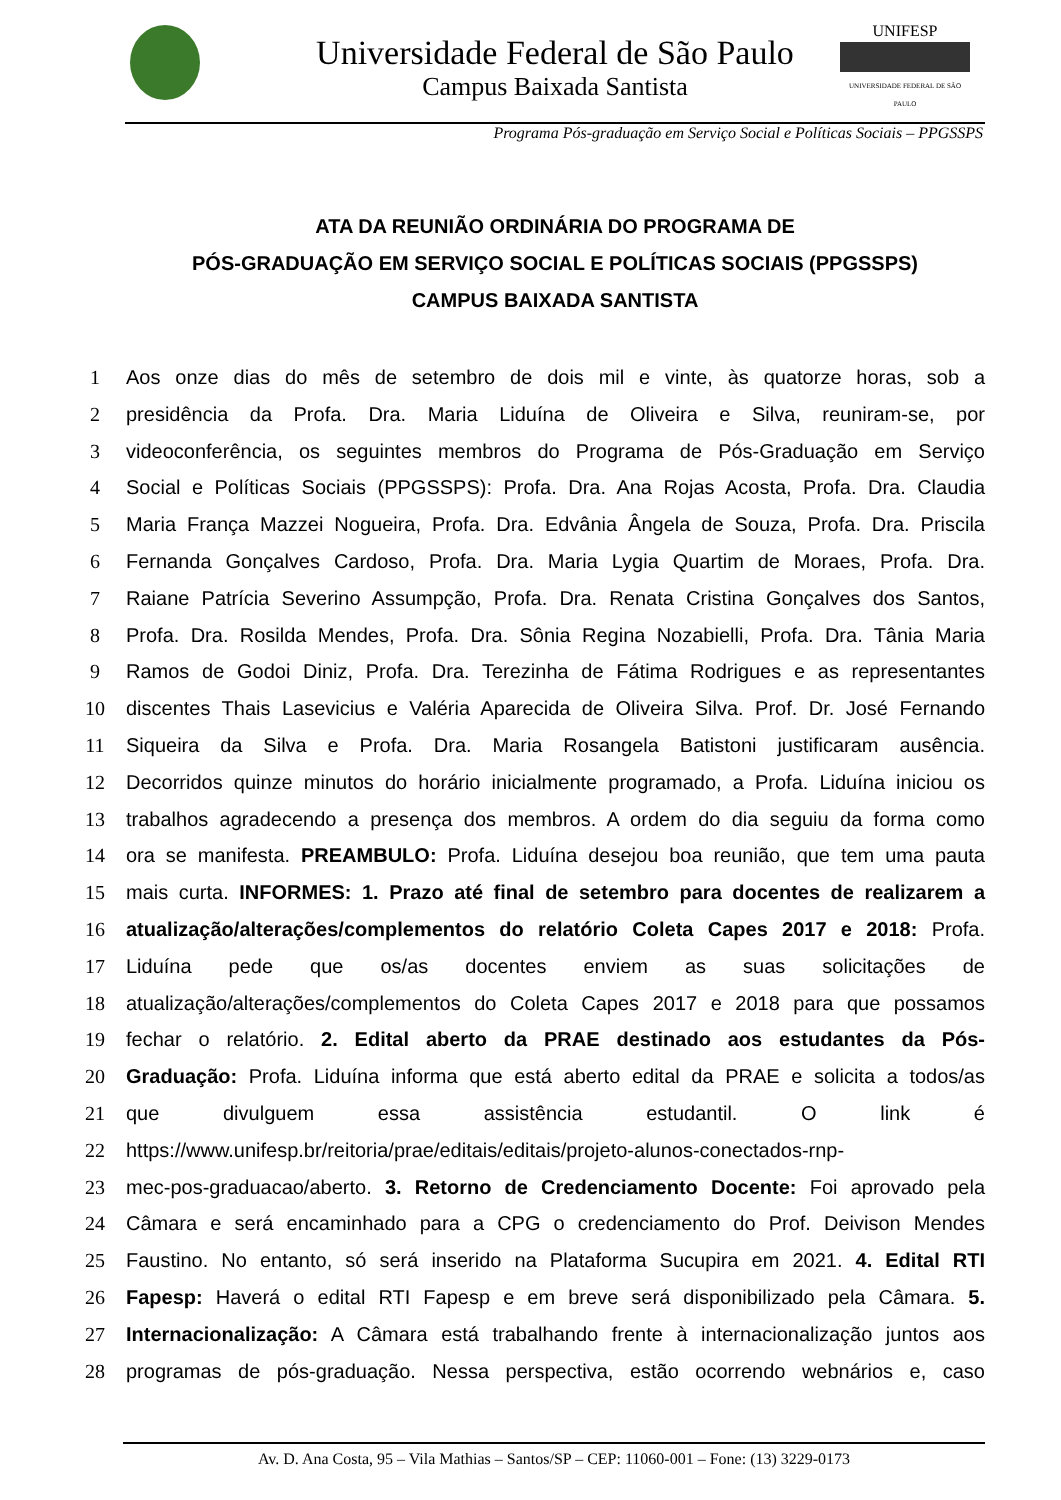Universidade Federal de São Paulo
Campus Baixada Santista
UNIFESP
UNIVERSIDADE FEDERAL DE SÃO PAULO
Programa Pós-graduação em Serviço Social e Políticas Sociais – PPGSSPS
ATA DA REUNIÃO ORDINÁRIA DO PROGRAMA DE
PÓS-GRADUAÇÃO EM SERVIÇO SOCIAL E POLÍTICAS SOCIAIS (PPGSSPS)
CAMPUS BAIXADA SANTISTA
1 Aos onze dias do mês de setembro de dois mil e vinte, às quatorze horas, sob a
2 presidência da Profa. Dra. Maria Liduína de Oliveira e Silva, reuniram-se, por
3 videoconferência, os seguintes membros do Programa de Pós-Graduação em Serviço
4 Social e Políticas Sociais (PPGSSPS): Profa. Dra. Ana Rojas Acosta, Profa. Dra. Claudia
5 Maria França Mazzei Nogueira, Profa. Dra. Edvânia Ângela de Souza, Profa. Dra. Priscila
6 Fernanda Gonçalves Cardoso, Profa. Dra. Maria Lygia Quartim de Moraes, Profa. Dra.
7 Raiane Patrícia Severino Assumpção, Profa. Dra. Renata Cristina Gonçalves dos Santos,
8 Profa. Dra. Rosilda Mendes, Profa. Dra. Sônia Regina Nozabielli, Profa. Dra. Tânia Maria
9 Ramos de Godoi Diniz, Profa. Dra. Terezinha de Fátima Rodrigues e as representantes
10 discentes Thais Lasevicius e Valéria Aparecida de Oliveira Silva. Prof. Dr. José Fernando
11 Siqueira da Silva e Profa. Dra. Maria Rosangela Batistoni justificaram ausência.
12 Decorridos quinze minutos do horário inicialmente programado, a Profa. Liduína iniciou os
13 trabalhos agradecendo a presença dos membros. A ordem do dia seguiu da forma como
14 ora se manifesta. PREAMBULO: Profa. Liduína desejou boa reunião, que tem uma pauta
15 mais curta. INFORMES: 1. Prazo até final de setembro para docentes de realizarem a
16 atualização/alterações/complementos do relatório Coleta Capes 2017 e 2018: Profa.
17 Liduína pede que os/as docentes enviem as suas solicitações de
18 atualização/alterações/complementos do Coleta Capes 2017 e 2018 para que possamos
19 fechar o relatório. 2. Edital aberto da PRAE destinado aos estudantes da Pós-
20 Graduação: Profa. Liduína informa que está aberto edital da PRAE e solicita a todos/as
21 que divulguem essa assistência estudantil. O link é
22 https://www.unifesp.br/reitoria/prae/editais/editais/projeto-alunos-conectados-rnp-
23 mec-pos-graduacao/aberto. 3. Retorno de Credenciamento Docente: Foi aprovado pela
24 Câmara e será encaminhado para a CPG o credenciamento do Prof. Deivison Mendes
25 Faustino. No entanto, só será inserido na Plataforma Sucupira em 2021. 4. Edital RTI
26 Fapesp: Haverá o edital RTI Fapesp e em breve será disponibilizado pela Câmara. 5.
27 Internacionalização: A Câmara está trabalhando frente à internacionalização juntos aos
28 programas de pós-graduação. Nessa perspectiva, estão ocorrendo webnários e, caso
Av. D. Ana Costa, 95 – Vila Mathias – Santos/SP – CEP: 11060-001 – Fone: (13) 3229-0173